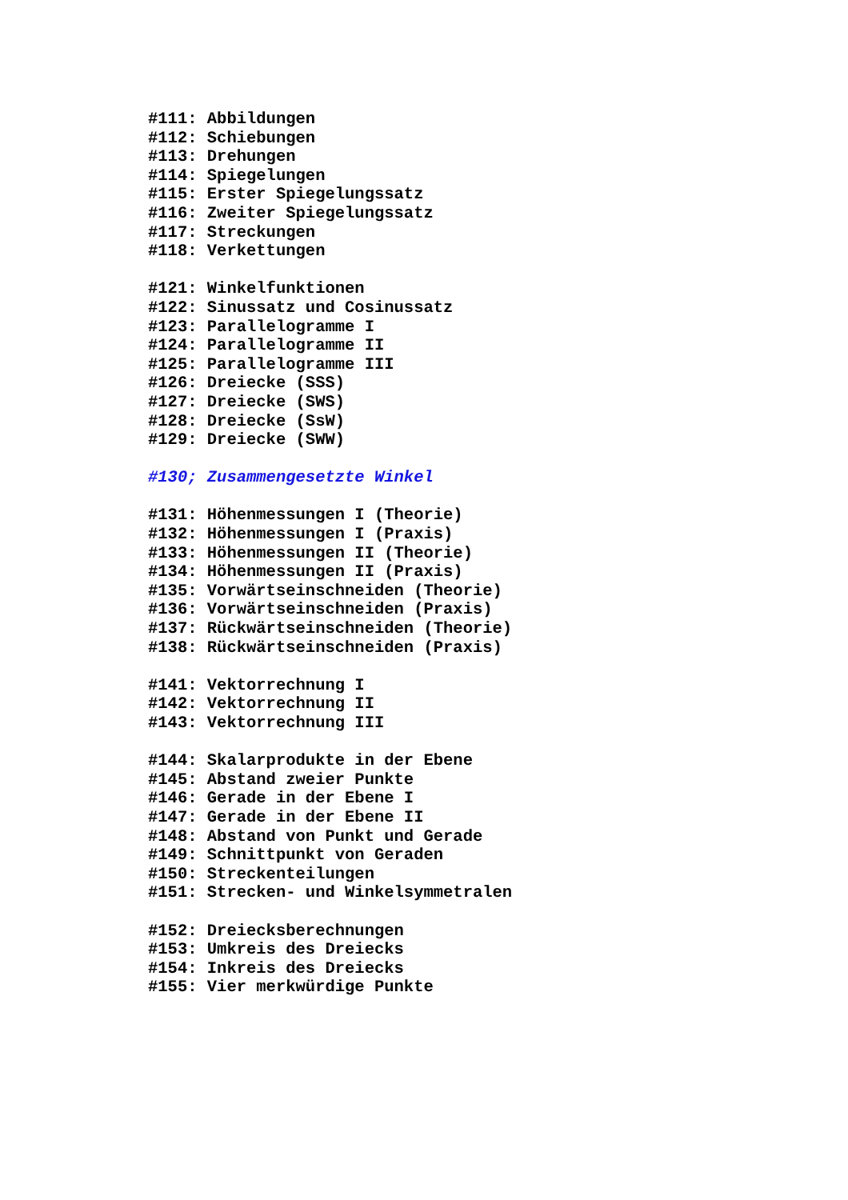#111: Abbildungen #112: Schiebungen #113: Drehungen #114: Spiegelungen #115: Erster Spiegelungssatz #116: Zweiter Spiegelungssatz #117: Streckungen #118: Verkettungen #121: Winkelfunktionen #122: Sinussatz und Cosinussatz #123: Parallelogramme I #124: Parallelogramme II #125: Parallelogramme III #126: Dreiecke (SSS) #127: Dreiecke (SWS) #128: Dreiecke (SsW) #129: Dreiecke (SWW) #130; Zusammengesetzte Winkel #131: Höhenmessungen I (Theorie) #132: Höhenmessungen I (Praxis) #133: Höhenmessungen II (Theorie) #134: Höhenmessungen II (Praxis) #135: Vorwärtseinschneiden (Theorie) #136: Vorwärtseinschneiden (Praxis) #137: Rückwärtseinschneiden (Theorie) #138: Rückwärtseinschneiden (Praxis) #141: Vektorrechnung I #142: Vektorrechnung II #143: Vektorrechnung III #144: Skalarprodukte in der Ebene #145: Abstand zweier Punkte #146: Gerade in der Ebene I #147: Gerade in der Ebene II #148: Abstand von Punkt und Gerade #149: Schnittpunkt von Geraden #150: Streckenteilungen #151: Strecken- und Winkelsymmetralen #152: Dreiecksberechnungen #153: Umkreis des Dreiecks #154: Inkreis des Dreiecks #155: Vier merkwürdige Punkte